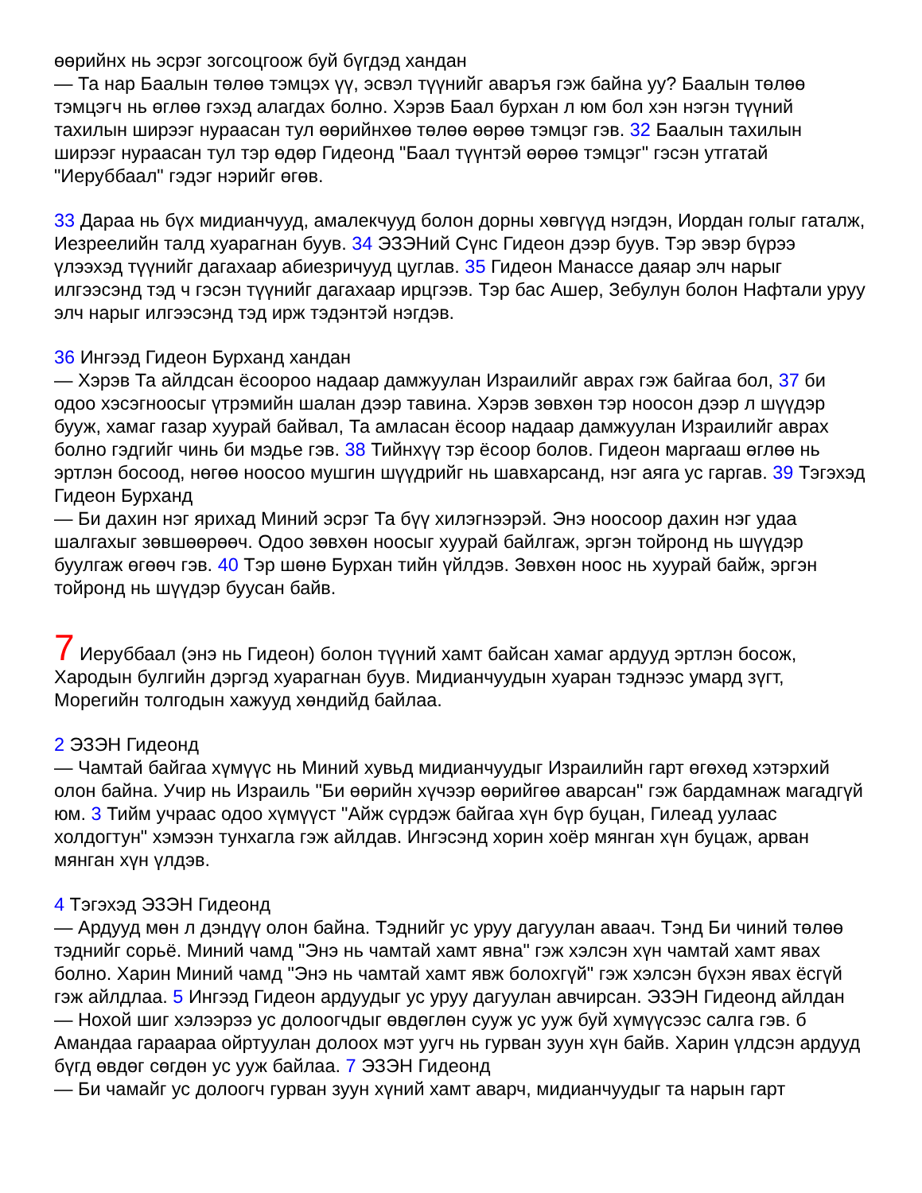өөрийнх нь эсрэг зогсоцгоож буй бүгдэд хандан
— Та нар Баалын төлөө тэмцэх үү, эсвэл түүнийг аваръя гэж байна уу? Баалын төлөө тэмцэгч нь өглөө гэхэд алагдах болно. Хэрэв Баал бурхан л юм бол хэн нэгэн түүний тахилын ширээг нураасан тул өөрийнхөө төлөө өөрөө тэмцэг гэв. 32 Баалын тахилын ширээг нураасан тул тэр өдөр Гидеонд "Баал түүнтэй өөрөө тэмцэг" гэсэн утгатай "Иеруббаал" гэдэг нэрийг өгөв.
33 Дараа нь бүх мидианчууд, амалекчууд болон дорны хөвгүүд нэгдэн, Иордан голыг гаталж, Иезреелийн талд хуарагнан буув. 34 ЭЗЭНий Сүнс Гидеон дээр буув. Тэр эвэр бүрээ үлээхэд түүнийг дагахаар абиезричууд цуглав. 35 Гидеон Манассе даяар элч нарыг илгээсэнд тэд ч гэсэн түүнийг дагахаар ирцгээв. Тэр бас Ашер, Зебулун болон Нафтали уруу элч нарыг илгээсэнд тэд ирж тэдэнтэй нэгдэв.
36 Ингээд Гидеон Бурханд хандан
— Хэрэв Та айлдсан ёсоороо надаар дамжуулан Израилийг аврах гэж байгаа бол, 37 би одоо хэсэгноосыг үтрэмийн шалан дээр тавина. Хэрэв зөвхөн тэр ноосон дээр л шүүдэр бууж, хамаг газар хуурай байвал, Та амласан ёсоор надаар дамжуулан Израилийг аврах болно гэдгийг чинь би мэдье гэв. 38 Тийнхүү тэр ёсоор болов. Гидеон маргааш өглөө нь эртлэн босоод, нөгөө ноосоо мушгин шүүдрийг нь шавхарсанд, нэг аяга ус гаргав. 39 Тэгэхэд Гидеон Бурханд
— Би дахин нэг ярихад Миний эсрэг Та бүү хилэгнээрэй. Энэ ноосоор дахин нэг удаа шалгахыг зөвшөөрөөч. Одоо зөвхөн ноосыг хуурай байлгаж, эргэн тойронд нь шүүдэр буулгаж өгөөч гэв. 40 Тэр шөнө Бурхан тийн үйлдэв. Зөвхөн ноос нь хуурай байж, эргэн тойронд нь шүүдэр буусан байв.
7 Иеруббаал (энэ нь Гидеон) болон түүний хамт байсан хамаг ардууд эртлэн босож, Хародын булгийн дэргэд хуарагнан буув. Мидианчуудын хуаран тэднээс умард зүгт, Морегийн толгодын хажууд хөндийд байлаа.
2 ЭЗЭН Гидеонд
— Чамтай байгаа хүмүүс нь Миний хувьд мидианчуудыг Израилийн гарт өгөхөд хэтэрхий олон байна. Учир нь Израиль "Би өөрийн хүчээр өөрийгөө аварсан" гэж бардамнаж магадгүй юм. 3 Тийм учраас одоо хүмүүст "Айж сүрдэж байгаа хүн бүр буцан, Гилеад уулаас холдогтун" хэмээн тунхагла гэж айлдав. Ингэсэнд хорин хоёр мянган хүн буцаж, арван мянган хүн үлдэв.
4 Тэгэхэд ЭЗЭН Гидеонд
— Ардууд мөн л дэндүү олон байна. Тэднийг ус уруу дагуулан аваач. Тэнд Би чиний төлөө тэднийг сорьё. Миний чамд "Энэ нь чамтай хамт явна" гэж хэлсэн хүн чамтай хамт явах болно. Харин Миний чамд "Энэ нь чамтай хамт явж болохгүй" гэж хэлсэн бүхэн явах ёсгүй гэж айлдлаа. 5 Ингээд Гидеон ардуудыг ус уруу дагуулан авчирсан. ЭЗЭН Гидеонд айлдан
— Нохой шиг хэлээрээ ус долоогчдыг өвдөглөн сууж ус ууж буй хүмүүсээс салга гэв. б Амандаа гараараа ойртуулан долоох мэт уугч нь гурван зуун хүн байв. Харин үлдсэн ардууд бүгд өвдөг сөгдөн ус ууж байлаа. 7 ЭЗЭН Гидеонд
— Би чамайг ус долоогч гурван зуун хүний хамт аварч, мидианчуудыг та нарын гарт